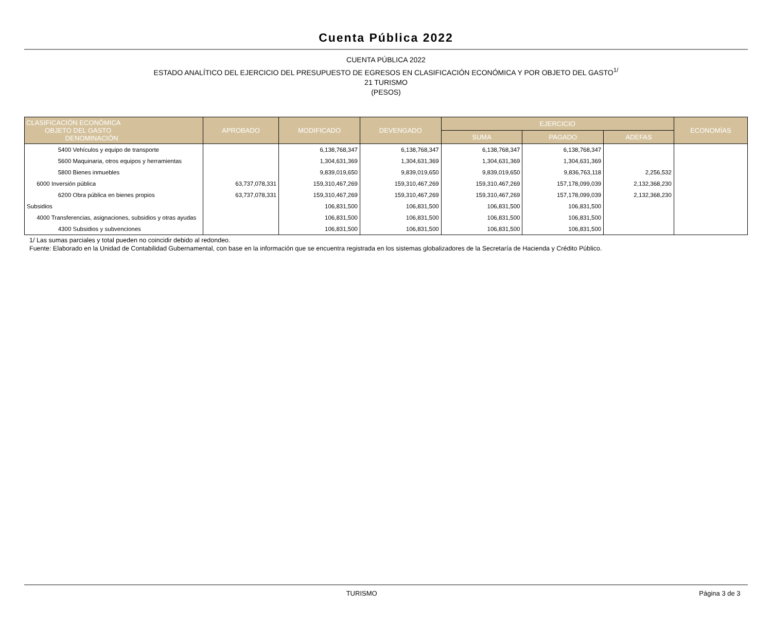Cuenta Pública 2022
CUENTA PÚBLICA 2022
ESTADO ANALÍTICO DEL EJERCICIO DEL PRESUPUESTO DE EGRESOS EN CLASIFICACIÓN ECONÓMICA Y POR OBJETO DEL GASTO<sup>1/</sup>
21 TURISMO
(PESOS)
| CLASIFICACIÓN ECONÓMICA OBJETO DEL GASTO DENOMINACIÓN | APROBADO | MODIFICADO | DEVENGADO | EJERCICIO | | | ECONOMÍAS |
| --- | --- | --- | --- | --- | --- | --- | --- |
| | | | | SUMA | PAGADO | ADEFAS | |
| 5400 Vehículos y equipo de transporte | | 6,138,768,347 | 6,138,768,347 | 6,138,768,347 | 6,138,768,347 | | |
| 5600 Maquinaria, otros equipos y herramientas | | 1,304,631,369 | 1,304,631,369 | 1,304,631,369 | 1,304,631,369 | | |
| 5800 Bienes inmuebles | | 9,839,019,650 | 9,839,019,650 | 9,839,019,650 | 9,836,763,118 | 2,256,532 | |
| 6000 Inversión pública | 63,737,078,331 | 159,310,467,269 | 159,310,467,269 | 159,310,467,269 | 157,178,099,039 | 2,132,368,230 | |
| 6200 Obra pública en bienes propios | 63,737,078,331 | 159,310,467,269 | 159,310,467,269 | 159,310,467,269 | 157,178,099,039 | 2,132,368,230 | |
| Subsidios | | 106,831,500 | 106,831,500 | 106,831,500 | 106,831,500 | | |
| 4000 Transferencias, asignaciones, subsidios y otras ayudas | | 106,831,500 | 106,831,500 | 106,831,500 | 106,831,500 | | |
| 4300 Subsidios y subvenciones | | 106,831,500 | 106,831,500 | 106,831,500 | 106,831,500 | | |
1/ Las sumas parciales y total pueden no coincidir debido al redondeo.
Fuente: Elaborado en la Unidad de Contabilidad Gubernamental, con base en la información que se encuentra registrada en los sistemas globalizadores de la Secretaría de Hacienda y Crédito Público.
TURISMO Página 3 de 3